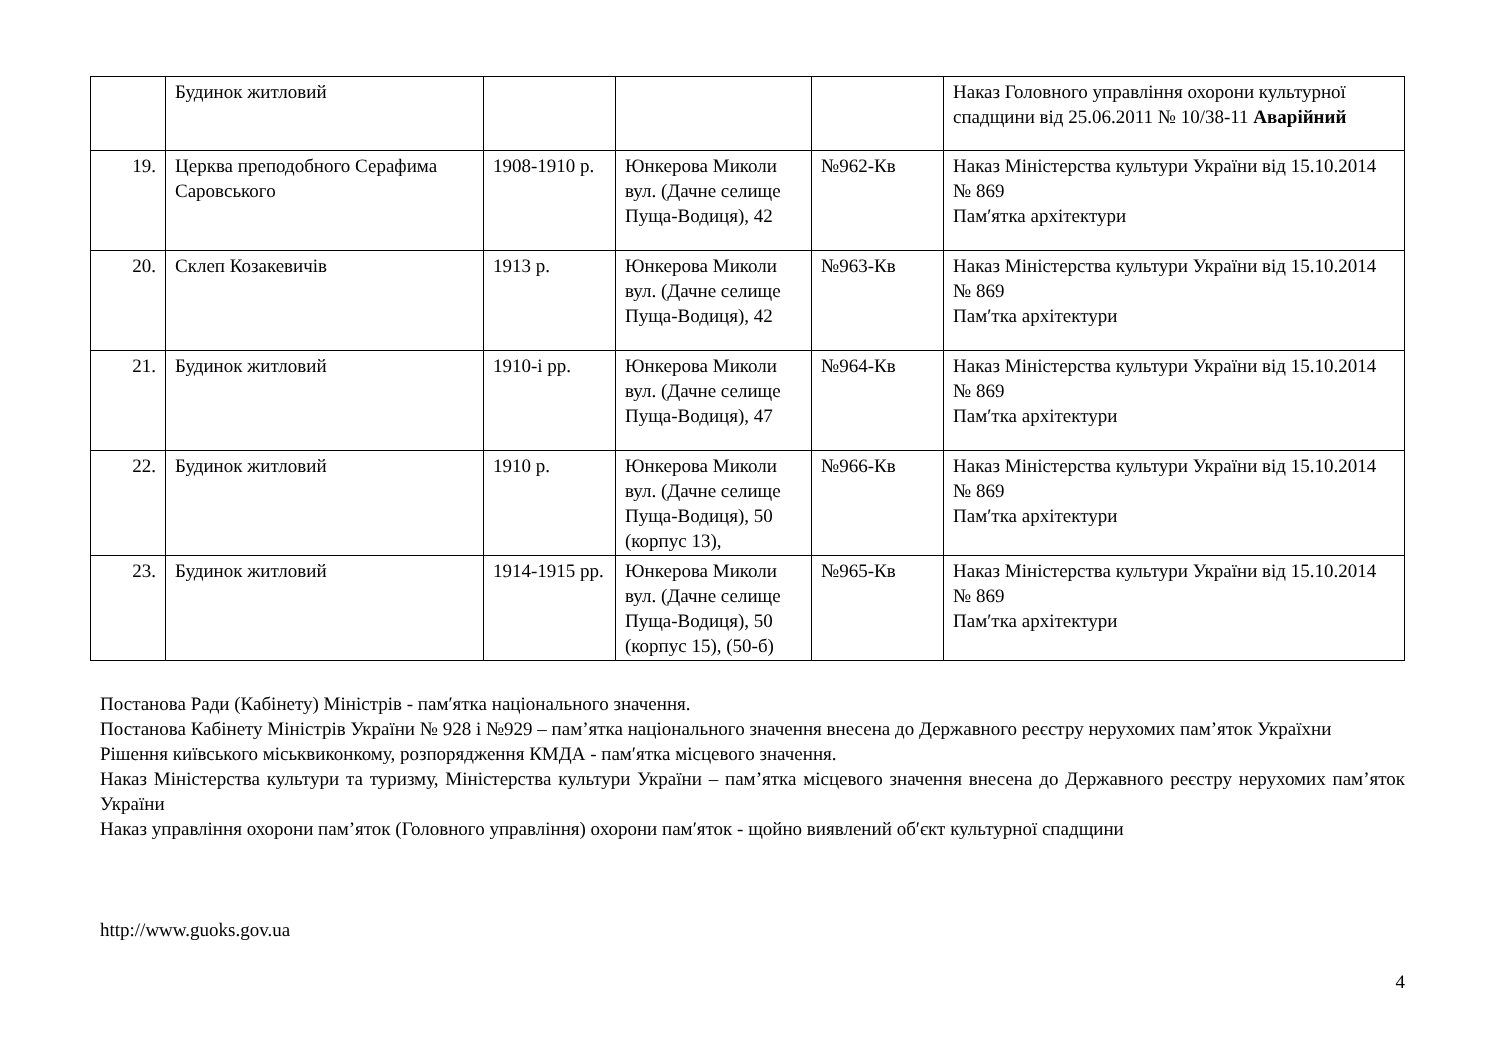| | Будинок житловий | | | | Наказ Головного управління охорони культурної спадщини від 25.06.2011 № 10/38-11 Аварійний |
| 19. | Церква преподобного Серафима Саровського | 1908-1910 р. | Юнкерова Миколи вул. (Дачне селище Пуща-Водиця), 42 | №962-Кв | Наказ Міністерства культури України від 15.10.2014 № 869 Пам′ятка архітектури |
| 20. | Склеп Козакевичів | 1913 р. | Юнкерова Миколи вул. (Дачне селище Пуща-Водиця), 42 | №963-Кв | Наказ Міністерства культури України від 15.10.2014 № 869 Пам′тка архітектури |
| 21. | Будинок житловий | 1910-і рр. | Юнкерова Миколи вул. (Дачне селище Пуща-Водиця), 47 | №964-Кв | Наказ Міністерства культури України від 15.10.2014 № 869 Пам′тка архітектури |
| 22. | Будинок житловий | 1910 р. | Юнкерова Миколи вул. (Дачне селище Пуща-Водиця), 50 (корпус 13), | №966-Кв | Наказ Міністерства культури України від 15.10.2014 № 869 Пам′тка архітектури |
| 23. | Будинок житловий | 1914-1915 рр. | Юнкерова Миколи вул. (Дачне селище Пуща-Водиця), 50 (корпус 15), (50-б) | №965-Кв | Наказ Міністерства культури України від 15.10.2014 № 869 Пам′тка архітектури |
Постанова Ради (Кабінету) Міністрів - пам′ятка національного значення.
Постанова Кабінету Міністрів України № 928 і №929 – пам’ятка національного значення внесена до Державного реєстру нерухомих пам’яток Україхни
Рішення київського міськвиконкому, розпорядження КМДА - пам′ятка місцевого значення.
Наказ Міністерства культури та туризму, Міністерства культури України – пам’ятка місцевого значення внесена до Державного реєстру нерухомих пам’яток України
Наказ управління охорони пам’яток (Головного управління) охорони пам′яток - щойно виявлений об′єкт культурної спадщини
http://www.guoks.gov.ua
4